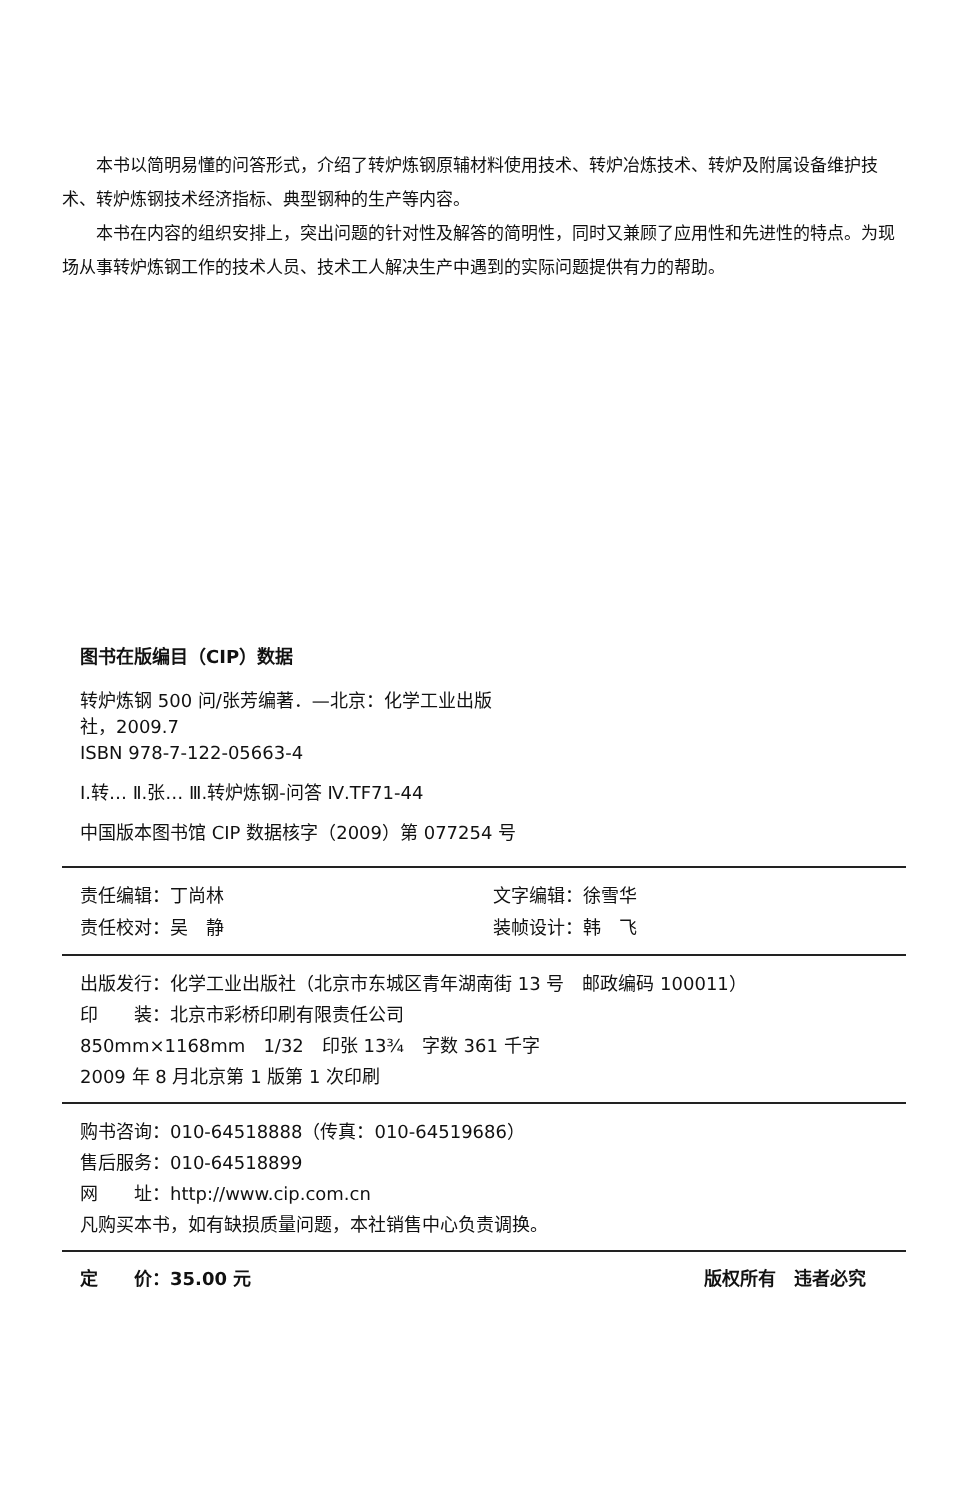本书以简明易懂的问答形式，介绍了转炉炼钢原辅材料使用技术、转炉冶炼技术、转炉及附属设备维护技术、转炉炼钢技术经济指标、典型钢种的生产等内容。
本书在内容的组织安排上，突出问题的针对性及解答的简明性，同时又兼顾了应用性和先进性的特点。为现场从事转炉炼钢工作的技术人员、技术工人解决生产中遇到的实际问题提供有力的帮助。
图书在版编目（CIP）数据
转炉炼钢 500 问/张芳编著．—北京：化学工业出版
社，2009.7
ISBN 978-7-122-05663-4
Ⅰ.转… Ⅱ.张… Ⅲ.转炉炼钢-问答 Ⅳ.TF71-44
中国版本图书馆 CIP 数据核字（2009）第 077254 号
责任编辑：丁尚林 文字编辑：徐雪华
责任校对：吴　静 装帧设计：韩　飞
出版发行：化学工业出版社（北京市东城区青年湖南街 13 号　邮政编码 100011）
印　　装：北京市彩桥印刷有限责任公司
850mm×1168mm　1/32　印张 13¾　字数 361 千字
2009 年 8 月北京第 1 版第 1 次印刷
购书咨询：010-64518888（传真：010-64519686）
售后服务：010-64518899
网　　址：http://www.cip.com.cn
凡购买本书，如有缺损质量问题，本社销售中心负责调换。
定　　价：35.00 元 版权所有　违者必究